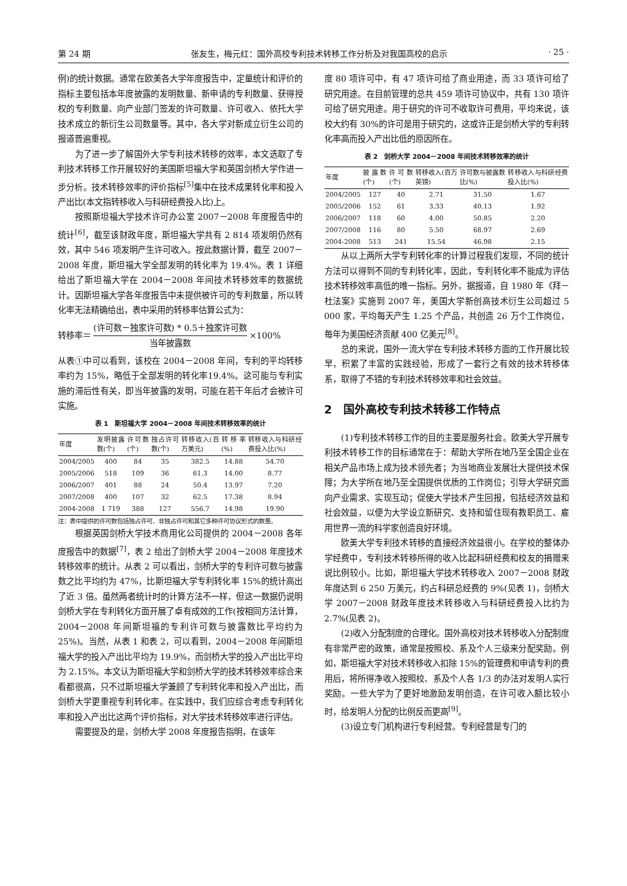第 24 期 张友生，梅元红：国外高校专利技术转移工作分析及对我国高校的启示 · 25 ·
例)的统计数据。通常在欧美各大学年度报告中，定量统计和评价的指标主要包括本年度披露的发明数量、新申请的专利数量、获得授权的专利数量、向产业部门签发的许可数量、许可收入、依托大学技术成立的新衍生公司数量等。其中，各大学对新成立衍生公司的报道普遍重视。
为了进一步了解国外大学专利技术转移的效率，本文选取了专利技术转移工作开展较好的美国斯坦福大学和英国剑桥大学作进一步分析。技术转移效率的评价指标<sup>[5]</sup>集中在技术成果转化率和投入产出比(本文指转移收入与科研经费投入比)上。
按照斯坦福大学技术许可办公室 2007－2008 年度报告中的统计<sup>[6]</sup>，截至该财政年度，斯坦福大学共有 2 814 项发明仍然有效，其中 546 项发明产生许可收入。按此数据计算，截至 2007－2008 年度，斯坦福大学全部发明的转化率为 19.4%。表 1 详细给出了斯坦福大学在 2004－2008 年间技术转移效率的数据统计。因斯坦福大学各年度报告中未提供被许可的专利数量，所以转化率无法精确给出，表中采用的转移率估算公式为：
转移率＝ (许可数－独家许可数) * 0.5＋独家许可数 当年披露数 ×100%
从表①中可以看到，该校在 2004－2008 年间，专利的平均转移率约为 15%，略低于全部发明的转化率19.4%。这可能与专利实施的滞后性有关，即当年披露的发明，可能在若干年后才会被许可实施。
表 1　斯坦福大学 2004－2008 年间技术转移效率的统计
| 年度 | 发明披露数(个) | 许可数(个) | 独占许可数(个) | 转移收入(百万美元) | 转移率(%) | 转移收入与科研经费投入比(%) |
| --- | --- | --- | --- | --- | --- | --- |
| 2004/2005 | 400 | 84 | 35 | 382.5 | 14.88 | 54.70 |
| 2005/2006 | 518 | 109 | 36 | 61.3 | 14.00 | 8.77 |
| 2006/2007 | 401 | 88 | 24 | 50.4 | 13.97 | 7.20 |
| 2007/2008 | 400 | 107 | 32 | 62.5 | 17.38 | 8.94 |
| 2004-2008 | 1 719 | 388 | 127 | 556.7 | 14.98 | 19.90 |
注：表中提供的许可数包括独占许可、非独占许可和其它多种许可协议形式的数量。
根据英国剑桥大学技术商用化公司提供的 2004－2008 各年度报告中的数据<sup>[7]</sup>，表 2 给出了剑桥大学 2004－2008 年度技术转移效率的统计。从表 2 可以看出，剑桥大学的专利许可数与披露数之比平均约为 47%，比斯坦福大学专利转化率 15%的统计高出了近 3 倍。虽然两者统计时的计算方法不一样，但这一数据仍说明剑桥大学在专利转化方面开展了卓有成效的工作(按相同方法计算，2004－2008 年间斯坦福的专利许可数与披露数比平均约为 25%)。当然，从表 1 和表 2，可以看到，2004－2008 年间斯坦福大学的投入产出比平均为 19.9%，而剑桥大学的投入产出比平均为 2.15%。本文认为斯坦福大学和剑桥大学的技术转移效率综合来看都很高，只不过斯坦福大学兼顾了专利转化率和投入产出比，而剑桥大学更重视专利转化率。在实践中，我们应综合考虑专利转化率和投入产出比这两个评价指标，对大学技术转移效率进行评估。
需要提及的是，剑桥大学 2008 年度报告指明，在该年
度 80 项许可中，有 47 项许可给了商业用途，而 33 项许可给了研究用途。在目前管理的总共 459 项许可协议中，共有 130 项许可给了研究用途。用于研究的许可不收取许可费用，平均来说，该校大约有 30%的许可是用于研究的，这或许正是剑桥大学的专利转化率高而投入产出比低的原因所在。
表 2　剑桥大学 2004－2008 年间技术转移效率的统计
| 年度 | 披露数(个) | 许可数(个) | 转移收入(百万英镑) | 许可数与披露数比(%) | 转移收入与科研经费投入比(%) |
| --- | --- | --- | --- | --- | --- |
| 2004/2005 | 127 | 40 | 2.71 | 31.50 | 1.67 |
| 2005/2006 | 152 | 61 | 3.33 | 40.13 | 1.92 |
| 2006/2007 | 118 | 60 | 4.00 | 50.85 | 2.20 |
| 2007/2008 | 116 | 80 | 5.50 | 68.97 | 2.69 |
| 2004-2008 | 513 | 241 | 15.54 | 46.98 | 2.15 |
从以上两所大学专利转化率的计算过程我们发现，不同的统计方法可以得到不同的专利转化率，因此，专利转化率不能成为评估技术转移效率高低的唯一指标。另外，据报道，自 1980 年《拜－杜法案》实施到 2007 年，美国大学新创高技术衍生公司超过 5 000 家，平均每天产生 1.25 个产品，共创造 26 万个工作岗位，每年为美国经济贡献 400 亿美元<sup>[8]</sup>。
总的来说，国外一流大学在专利技术转移方面的工作开展比较早，积累了丰富的实践经验，形成了一套行之有效的技术转移体系，取得了不错的专利技术转移效率和社会效益。
2　国外高校专利技术转移工作特点
(1)专利技术转移工作的目的主要是服务社会。欧美大学开展专利技术转移工作的目标通常在于：帮助大学所在地乃至全国企业在相关产品市场上成为技术领先者；为当地商业发展壮大提供技术保障；为大学所在地乃至全国提供优质的工作岗位；引导大学研究面向产业需求、实现互动；促使大学技术产生回报，包括经济效益和社会效益，以便为大学设立新研究、支持和留住现有教职员工、雇用世界一流的科学家创造良好环境。
欧美大学专利技术转移的直接经济效益很小。在学校的整体办学经费中，专利技术转移所得的收入比起科研经费和校友的捐赠来说比例较小。比如，斯坦福大学技术转移收入 2007－2008 财政年度达到 6 250 万美元，约占科研总经费的 9%(见表 1)，剑桥大学 2007－2008 财政年度技术转移收入与科研经费投入比约为 2.7%(见表 2)。
(2)收入分配制度的合理化。国外高校对技术转移收入分配制度有非常严密的政策，通常是按照校、系及个人三级来分配奖励。例如，斯坦福大学对技术转移收入扣除 15%的管理费和申请专利的费用后，将所得净收入按照校、系及个人各 1/3 的办法对发明人实行奖励。一些大学为了更好地激励发明创造，在许可收入额比较小时，给发明人分配的比例反而更高<sup>[9]</sup>。
(3)设立专门机构进行专利经营。专利经营是专门的